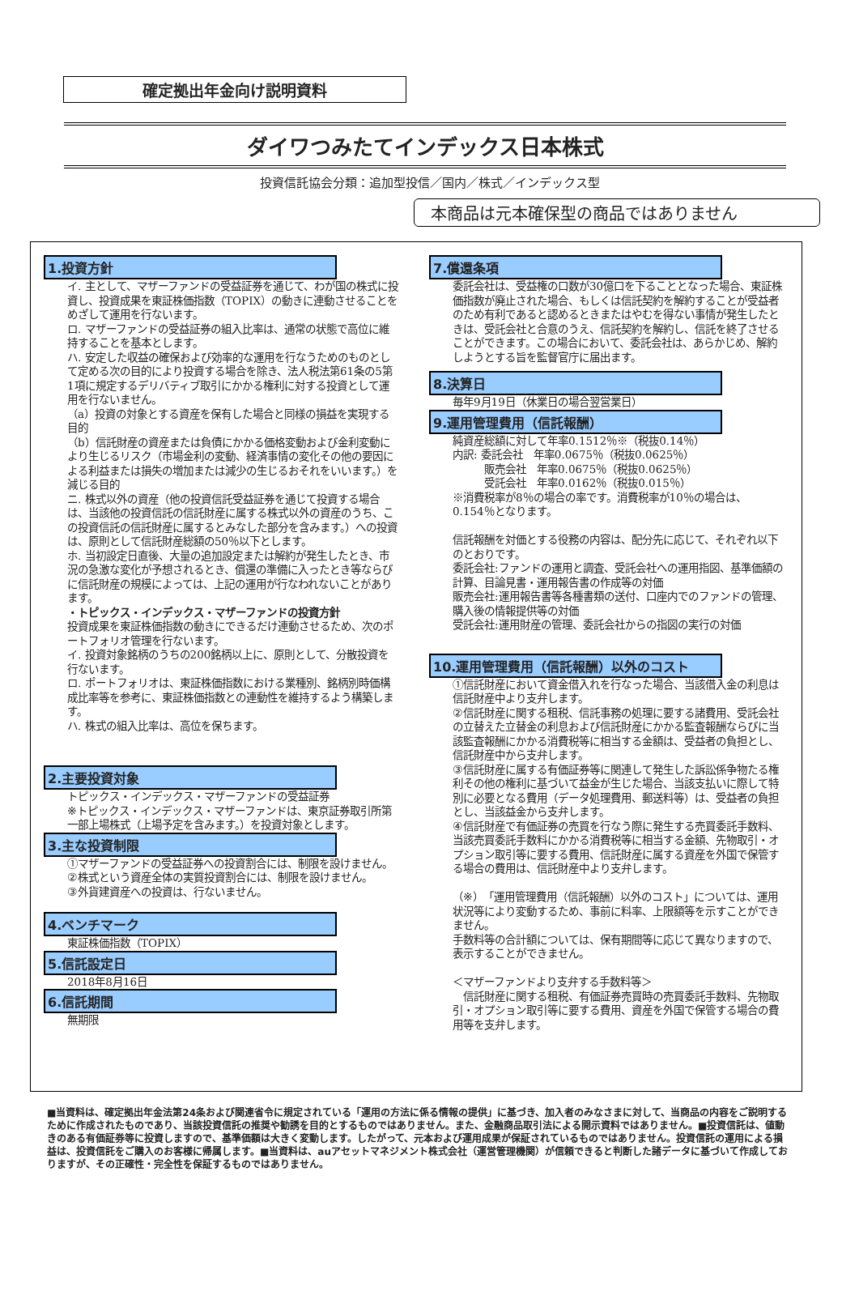確定拠出年金向け説明資料
ダイワつみたてインデックス日本株式
投資信託協会分類：追加型投信／国内／株式／インデックス型
本商品は元本確保型の商品ではありません
1.投資方針
イ. 主として、マザーファンドの受益証券を通じて、わが国の株式に投資し、投資成果を東証株価指数（TOPIX）の動きに連動させることをめざして運用を行ないます。
ロ. マザーファンドの受益証券の組入比率は、通常の状態で高位に維持することを基本とします。
ハ. 安定した収益の確保および効率的な運用を行なうためのものとして定める次の目的により投資する場合を除き、法人税法第61条の5第1項に規定するデリバティブ取引にかかる権利に対する投資として運用を行ないません。
（a）投資の対象とする資産を保有した場合と同様の損益を実現する目的
（b）信託財産の資産または負債にかかる価格変動および金利変動により生じるリスク（市場金利の変動、経済事情の変化その他の要因による利益または損失の増加または減少の生じるおそれをいいます。）を減じる目的
ニ. 株式以外の資産（他の投資信託受益証券を通じて投資する場合は、当該他の投資信託の信託財産に属する株式以外の資産のうち、この投資信託の信託財産に属するとみなした部分を含みます。）への投資は、原則として信託財産総額の50％以下とします。
ホ. 当初設定日直後、大量の追加設定または解約が発生したとき、市況の急激な変化が予想されるとき、償還の準備に入ったとき等ならびに信託財産の規模によっては、上記の運用が行なわれないことがあります。
・トピックス・インデックス・マザーファンドの投資方針
投資成果を東証株価指数の動きにできるだけ連動させるため、次のポートフォリオ管理を行ないます。
イ. 投資対象銘柄のうちの200銘柄以上に、原則として、分散投資を行ないます。
ロ. ポートフォリオは、東証株価指数における業種別、銘柄別時価構成比率等を参考に、東証株価指数との連動性を維持するよう構築します。
ハ. 株式の組入比率は、高位を保ちます。
2.主要投資対象
トピックス・インデックス・マザーファンドの受益証券
※トピックス・インデックス・マザーファンドは、東京証券取引所第一部上場株式（上場予定を含みます。）を投資対象とします。
3.主な投資制限
①マザーファンドの受益証券への投資割合には、制限を設けません。
②株式という資産全体の実質投資割合には、制限を設けません。
③外貨建資産への投資は、行ないません。
4.ベンチマーク
東証株価指数（TOPIX）
5.信託設定日
2018年8月16日
6.信託期間
無期限
7.償還条項
委託会社は、受益権の口数が30億口を下ることとなった場合、東証株価指数が廃止された場合、もしくは信託契約を解約することが受益者のため有利であると認めるときまたはやむを得ない事情が発生したときは、受託会社と合意のうえ、信託契約を解約し、信託を終了させることができます。この場合において、委託会社は、あらかじめ、解約しようとする旨を監督官庁に届出ます。
8.決算日
毎年9月19日（休業日の場合翌営業日）
9.運用管理費用（信託報酬）
純資産総額に対して年率0.1512％※（税抜0.14％）
内訳: 委託会社　年率0.0675％（税抜0.0625％）
　　　販売会社　年率0.0675％（税抜0.0625％）
　　　受託会社　年率0.0162％（税抜0.015％）
※消費税率が8％の場合の率です。消費税率が10％の場合は、0.154％となります。
信託報酬を対価とする役務の内容は、配分先に応じて、それぞれ以下のとおりです。
委託会社:ファンドの運用と調査、受託会社への運用指図、基準価額の計算、目論見書・運用報告書の作成等の対価
販売会社:運用報告書等各種書類の送付、口座内でのファンドの管理、購入後の情報提供等の対価
受託会社:運用財産の管理、委託会社からの指図の実行の対価
10.運用管理費用（信託報酬）以外のコスト
①信託財産において資金借入れを行なった場合、当該借入金の利息は信託財産中より支弁します。
②信託財産に関する租税、信託事務の処理に要する諸費用、受託会社の立替えた立替金の利息および信託財産にかかる監査報酬ならびに当該監査報酬にかかる消費税等に相当する金額は、受益者の負担とし、信託財産中から支弁します。
③信託財産に属する有価証券等に関連して発生した訴訟係争物たる権利その他の権利に基づいて益金が生じた場合、当該支払いに際して特別に必要となる費用（データ処理費用、郵送料等）は、受益者の負担とし、当該益金から支弁します。
④信託財産で有価証券の売買を行なう際に発生する売買委託手数料、当該売買委託手数料にかかる消費税等に相当する金額、先物取引・オプション取引等に要する費用、信託財産に属する資産を外国で保管する場合の費用は、信託財産中より支弁します。
（※）「運用管理費用（信託報酬）以外のコスト」については、運用状況等により変動するため、事前に料率、上限額等を示すことができません。
手数料等の合計額については、保有期間等に応じて異なりますので、表示することができません。
＜マザーファンドより支弁する手数料等＞
　信託財産に関する租税、有価証券売買時の売買委託手数料、先物取引・オプション取引等に要する費用、資産を外国で保管する場合の費用等を支弁します。
■当資料は、確定拠出年金法第24条および関連省令に規定されている「運用の方法に係る情報の提供」に基づき、加入者のみなさまに対して、当商品の内容をご説明するために作成されたものであり、当該投資信託の推奨や勧誘を目的とするものではありません。また、金融商品取引法による開示資料ではありません。■投資信託は、値動きのある有価証券等に投資しますので、基準価額は大きく変動します。したがって、元本および運用成果が保証されているものではありません。投資信託の運用による損益は、投資信託をご購入のお客様に帰属します。■当資料は、auアセットマネジメント株式会社（運営管理機関）が信頼できると判断した諸データに基づいて作成しておりますが、その正確性・完全性を保証するものではありません。